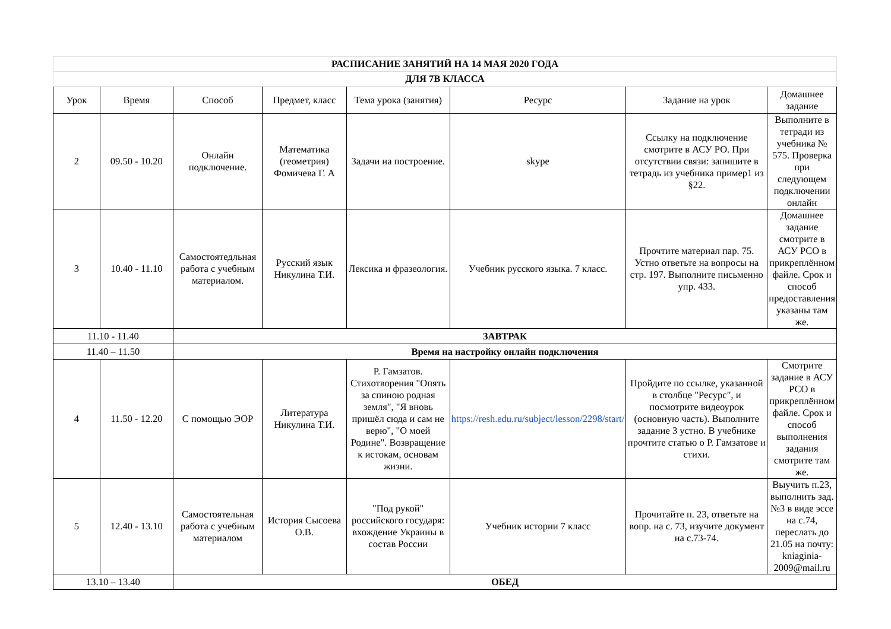| РАСПИСАНИЕ ЗАНЯТИЙ НА 14 МАЯ 2020 ГОДА | | | | | | | |
| ДЛЯ 7В КЛАССА | | | | | | | |
| Урок | Время | Способ | Предмет, класс | Тема урока (занятия) | Ресурс | Задание на урок | Домашнее задание |
| 2 | 09.50 - 10.20 | Онлайн подключение. | Математика (геометрия) Фомичева Г. А | Задачи на построение. | skype | Ссылку на подключение смотрите в АСУ РО. При отсутствии связи: запишите в тетрадь из учебника пример1 из §22. | Выполните в тетради из учебника № 575. Проверка при следующем подключении онлайн |
| 3 | 10.40 - 11.10 | Самостоятедльная работа с учебным материалом. | Русский язык Никулина Т.И. | Лексика и фразеология. | Учебник русского языка. 7 класс. | Прочтите материал пар. 75. Устно ответьте на вопросы на стр. 197. Выполните письменно упр. 433. | Домашнее задание смотрите в АСУ РСО в прикреплённом файле. Срок и способ предоставления указаны там же. |
| 11.10 - 11.40 | | ЗАВТРАК | | | | | |
| 11.40 – 11.50 | | Время на настройку онлайн подключения | | | | | |
| 4 | 11.50 - 12.20 | С помощью ЭОР | Литература Никулина Т.И. | Р. Гамзатов. Стихотворения "Опять за спиною родная земля", "Я вновь пришёл сюда и сам не верю", "О моей Родине". Возвращение к истокам, основам жизни. | https://resh.edu.ru/subject/lesson/2298/start/ | Пройдите по ссылке, указанной в столбце "Ресурс", и посмотрите видеоурок (основную часть). Выполните задание 3 устно. В учебнике прочтите статью о Р. Гамзатове и стихи. | Смотрите задание в АСУ РСО в прикреплённом файле. Срок и способ выполнения задания смотрите там же. |
| 5 | 12.40 - 13.10 | Самостоятельная работа с учебным материалом | История Сысоева О.В. | "Под рукой" российского государя: вхождение Украины в состав России | Учебник истории 7 класс | Прочитайте п. 23, ответьте на вопр. на с. 73, изучите документ на с.73-74. | Выучить п.23, выполнить зад. №3 в виде эссе на с.74, переслать до 21.05 на почту: kniaginia-2009@mail.ru |
| 13.10 – 13.40 | | ОБЕД | | | | | |